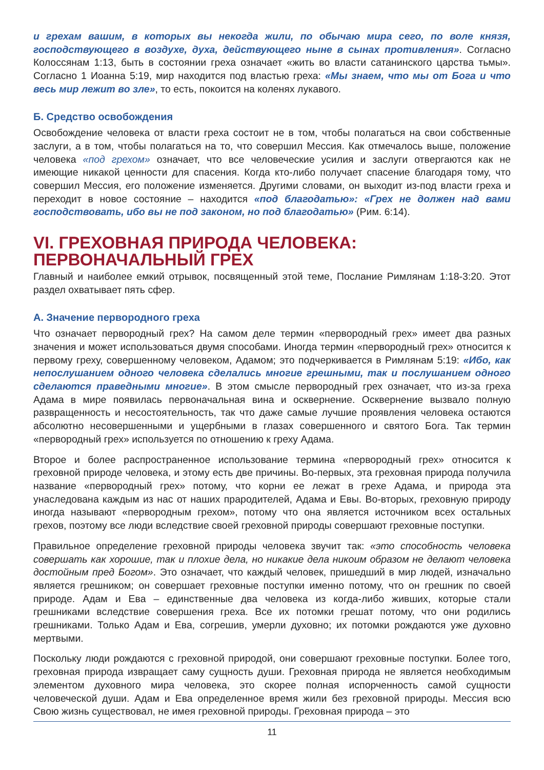и грехам вашим, в которых вы некогда жили, по обычаю мира сего, по воле князя, господствующего в воздухе, духа, действующего ныне в сынах противления». Согласно Колоссянам 1:13, быть в состоянии греха означает «жить во власти сатанинского царства тьмы». Согласно 1 Иоанна 5:19, мир находится под властью греха: «Мы знаем, что мы от Бога и что весь мир лежит во зле», то есть, покоится на коленях лукавого.
Б. Средство освобождения
Освобождение человека от власти греха состоит не в том, чтобы полагаться на свои собственные заслуги, а в том, чтобы полагаться на то, что совершил Мессия. Как отмечалось выше, положение человека «под грехом» означает, что все человеческие усилия и заслуги отвергаются как не имеющие никакой ценности для спасения. Когда кто-либо получает спасение благодаря тому, что совершил Мессия, его положение изменяется. Другими словами, он выходит из-под власти греха и переходит в новое состояние – находится «под благодатью»: «Грех не должен над вами господствовать, ибо вы не под законом, но под благодатью» (Рим. 6:14).
VI. ГРЕХОВНАЯ ПРИРОДА ЧЕЛОВЕКА:
ПЕРВОНАЧАЛЬНЫЙ ГРЕХ
Главный и наиболее емкий отрывок, посвященный этой теме, Послание Римлянам 1:18-3:20. Этот раздел охватывает пять сфер.
А. Значение первородного греха
Что означает первородный грех? На самом деле термин «первородный грех» имеет два разных значения и может использоваться двумя способами. Иногда термин «первородный грех» относится к первому греху, совершенному человеком, Адамом; это подчеркивается в Римлянам 5:19: «Ибо, как непослушанием одного человека сделались многие грешными, так и послушанием одного сделаются праведными многие». В этом смысле первородный грех означает, что из-за греха Адама в мире появилась первоначальная вина и осквернение. Осквернение вызвало полную развращенность и несостоятельность, так что даже самые лучшие проявления человека остаются абсолютно несовершенными и ущербными в глазах совершенного и святого Бога. Так термин «первородный грех» используется по отношению к греху Адама.
Второе и более распространенное использование термина «первородный грех» относится к греховной природе человека, и этому есть две причины. Во-первых, эта греховная природа получила название «первородный грех» потому, что корни ее лежат в грехе Адама, и природа эта унаследована каждым из нас от наших прародителей, Адама и Евы. Во-вторых, греховную природу иногда называют «первородным грехом», потому что она является источником всех остальных грехов, поэтому все люди вследствие своей греховной природы совершают греховные поступки.
Правильное определение греховной природы человека звучит так: «это способность человека совершать как хорошие, так и плохие дела, но никакие дела никоим образом не делают человека достойным пред Богом». Это означает, что каждый человек, пришедший в мир людей, изначально является грешником; он совершает греховные поступки именно потому, что он грешник по своей природе. Адам и Ева – единственные два человека из когда-либо живших, которые стали грешниками вследствие совершения греха. Все их потомки грешат потому, что они родились грешниками. Только Адам и Ева, согрешив, умерли духовно; их потомки рождаются уже духовно мертвыми.
Поскольку люди рождаются с греховной природой, они совершают греховные поступки. Более того, греховная природа извращает саму сущность души. Греховная природа не является необходимым элементом духовного мира человека, это скорее полная испорченность самой сущности человеческой души. Адам и Ева определенное время жили без греховной природы. Мессия всю Свою жизнь существовал, не имея греховной природы. Греховная природа – это
11